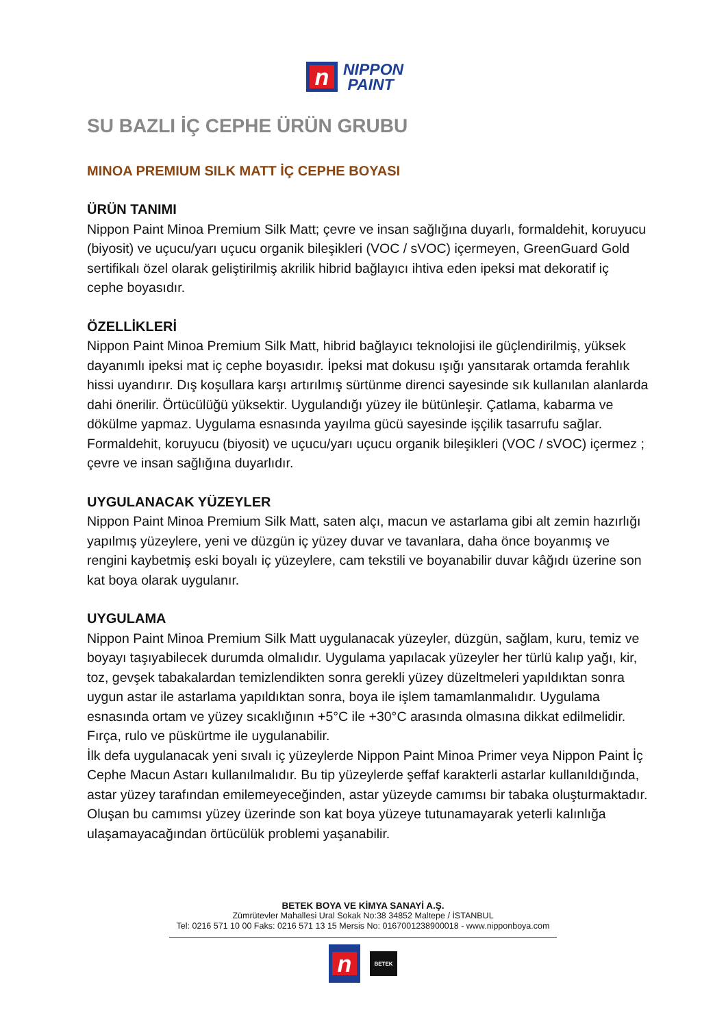n
NIPPON
PAINT
SU BAZLI İÇ CEPHE ÜRÜN GRUBU
MINOA PREMIUM SILK MATT İÇ CEPHE BOYASI
ÜRÜN TANIMI
Nippon Paint Minoa Premium Silk Matt; çevre ve insan sağlığına duyarlı, formaldehit, koruyucu (biyosit) ve uçucu/yarı uçucu organik bileşikleri (VOC / sVOC) içermeyen, GreenGuard Gold sertifikalı özel olarak geliştirilmiş akrilik hibrid bağlayıcı ihtiva eden ipeksi mat dekoratif iç cephe boyasıdır.
ÖZELLİKLERİ
Nippon Paint Minoa Premium Silk Matt, hibrid bağlayıcı teknolojisi ile güçlendirilmiş, yüksek dayanımlı ipeksi mat iç cephe boyasıdır. İpeksi mat dokusu ışığı yansıtarak ortamda ferahlık hissi uyandırır. Dış koşullara karşı artırılmış sürtünme direnci sayesinde sık kullanılan alanlarda dahi önerilir. Örtücülüğü yüksektir. Uygulandığı yüzey ile bütünleşir. Çatlama, kabarma ve dökülme yapmaz. Uygulama esnasında yayılma gücü sayesinde işçilik tasarrufu sağlar. Formaldehit, koruyucu (biyosit) ve uçucu/yarı uçucu organik bileşikleri (VOC / sVOC) içermez ; çevre ve insan sağlığına duyarlıdır.
UYGULANACAK YÜZEYLER
Nippon Paint Minoa Premium Silk Matt, saten alçı, macun ve astarlama gibi alt zemin hazırlığı yapılmış yüzeylere, yeni ve düzgün iç yüzey duvar ve tavanlara, daha önce boyanmış ve rengini kaybetmiş eski boyalı iç yüzeylere, cam tekstili ve boyanabilir duvar kâğıdı üzerine son kat boya olarak uygulanır.
UYGULAMA
Nippon Paint Minoa Premium Silk Matt uygulanacak yüzeyler, düzgün, sağlam, kuru, temiz ve boyayı taşıyabilecek durumda olmalıdır. Uygulama yapılacak yüzeyler her türlü kalıp yağı, kir, toz, gevşek tabakalardan temizlendikten sonra gerekli yüzey düzeltmeleri yapıldıktan sonra uygun astar ile astarlama yapıldıktan sonra, boya ile işlem tamamlanmalıdır. Uygulama esnasında ortam ve yüzey sıcaklığının +5°C ile +30°C arasında olmasına dikkat edilmelidir. Fırça, rulo ve püskürtme ile uygulanabilir.
İlk defa uygulanacak yeni sıvalı iç yüzeylerde Nippon Paint Minoa Primer veya Nippon Paint İç Cephe Macun Astarı kullanılmalıdır. Bu tip yüzeylerde şeffaf karakterli astarlar kullanıldığında, astar yüzey tarafından emilemeyeceğinden, astar yüzeyde camımsı bir tabaka oluşturmaktadır. Oluşan bu camımsı yüzey üzerinde son kat boya yüzeye tutunamayarak yeterli kalınlığa ulaşamayacağından örtücülük problemi yaşanabilir.
BETEK BOYA VE KİMYA SANAYİ A.Ş.
Zümrütevler Mahallesi Ural Sokak No:38 34852 Maltepe / İSTANBUL
Tel: 0216 571 10 00 Faks: 0216 571 13 15 Mersis No: 0167001238900018 - www.nipponboya.com
n
BETEK